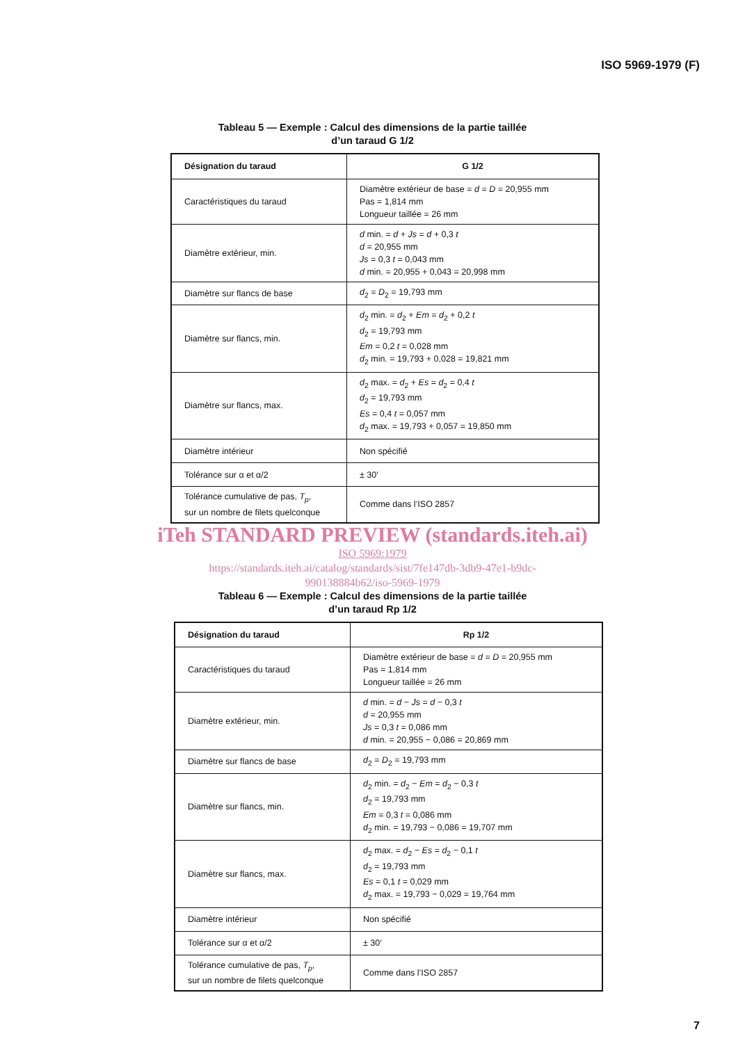ISO 5969-1979 (F)
Tableau 5 — Exemple : Calcul des dimensions de la partie taillée
d’un taraud G 1/2
| Désignation du taraud | G 1/2 |
| --- | --- |
| Caractéristiques du taraud | Diamètre extérieur de base = d = D = 20,955 mm Pas = 1,814 mm Longueur taillée = 26 mm |
| Diamètre extérieur, min. | d min. = d + Js = d + 0,3 t d = 20,955 mm Js = 0,3 t = 0,043 mm d min. = 20,955 + 0,043 = 20,998 mm |
| Diamètre sur flancs de base | d<sub>2</sub> = D<sub>2</sub> = 19,793 mm |
| Diamètre sur flancs, min. | d<sub>2</sub> min. = d<sub>2</sub> + Em = d<sub>2</sub> + 0,2 t d<sub>2</sub> = 19,793 mm Em = 0,2 t = 0,028 mm d<sub>2</sub> min. = 19,793 + 0,028 = 19,821 mm |
| Diamètre sur flancs, max. | d<sub>2</sub> max. = d<sub>2</sub> + Es = d<sub>2</sub> = 0,4 t d<sub>2</sub> = 19,793 mm Es = 0,4 t = 0,057 mm d<sub>2</sub> max. = 19,793 + 0,057 = 19,850 mm |
| Diamètre intérieur | Non spécifié |
| Tolérance sur α et α/2 | ± 30′ |
| Tolérance cumulative de pas, T<sub>p</sub> , sur un nombre de filets quelconque | Comme dans l’ISO 2857 |
iTeh STANDARD PREVIEW (standards.iteh.ai)
ISO 5969:1979
https://standards.iteh.ai/catalog/standards/sist/7fe147db-3db9-47e1-b9dc-
990138884b62/iso-5969-1979
Tableau 6 — Exemple : Calcul des dimensions de la partie taillée
d’un taraud Rp 1/2
| Désignation du taraud | Rp 1/2 |
| --- | --- |
| Caractéristiques du taraud | Diamètre extérieur de base = d = D = 20,955 mm Pas = 1,814 mm Longueur taillée = 26 mm |
| Diamètre extérieur, min. | d min. = d − Js = d − 0,3 t d = 20,955 mm Js = 0,3 t = 0,086 mm d min. = 20,955 − 0,086 = 20,869 mm |
| Diamètre sur flancs de base | d<sub>2</sub> = D<sub>2</sub> = 19,793 mm |
| Diamètre sur flancs, min. | d<sub>2</sub> min. = d<sub>2</sub> − Em = d<sub>2</sub> − 0,3 t d<sub>2</sub> = 19,793 mm Em = 0,3 t = 0,086 mm d<sub>2</sub> min. = 19,793 − 0,086 = 19,707 mm |
| Diamètre sur flancs, max. | d<sub>2</sub> max. = d<sub>2</sub> − Es = d<sub>2</sub> − 0,1 t d<sub>2</sub> = 19,793 mm Es = 0,1 t = 0,029 mm d<sub>2</sub> max. = 19,793 − 0,029 = 19,764 mm |
| Diamètre intérieur | Non spécifié |
| Tolérance sur α et α/2 | ± 30′ |
| Tolérance cumulative de pas, T<sub>p</sub> , sur un nombre de filets quelconque | Comme dans l’ISO 2857 |
7